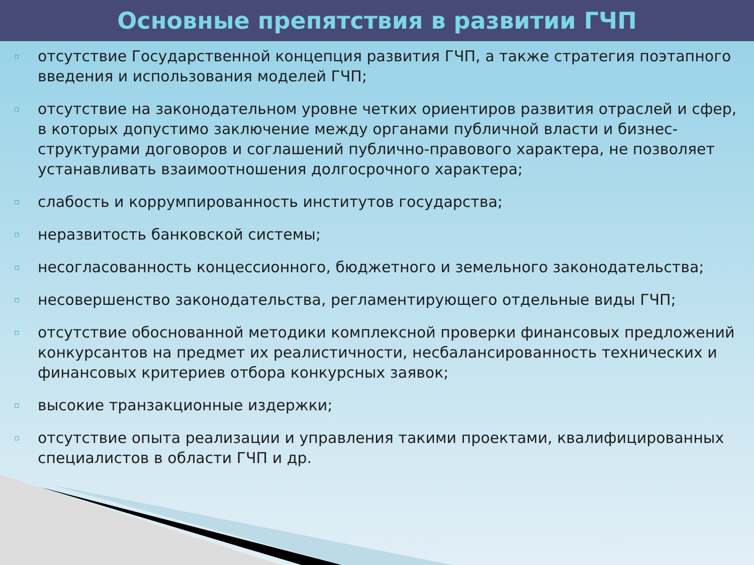Основные препятствия в развитии ГЧП
▫ отсутствие Государственной концепция развития ГЧП, а также стратегия поэтапного введения и использования моделей ГЧП;
▫ отсутствие на законодательном уровне четких ориентиров развития отраслей и сфер, в которых допустимо заключение между органами публичной власти и бизнес-структурами договоров и соглашений публично-правового характера, не позволяет устанавливать взаимоотношения долгосрочного характера;
▫ слабость и коррумпированность институтов государства;
▫ неразвитость банковской системы;
▫ несогласованность концессионного, бюджетного и земельного законодательства;
▫ несовершенство законодательства, регламентирующего отдельные виды ГЧП;
▫ отсутствие обоснованной методики комплексной проверки финансовых предложений конкурсантов на предмет их реалистичности, несбалансированность технических и финансовых критериев отбора конкурсных заявок;
▫ высокие транзакционные издержки;
▫ отсутствие опыта реализации и управления такими проектами, квалифицированных специалистов в области ГЧП и др.